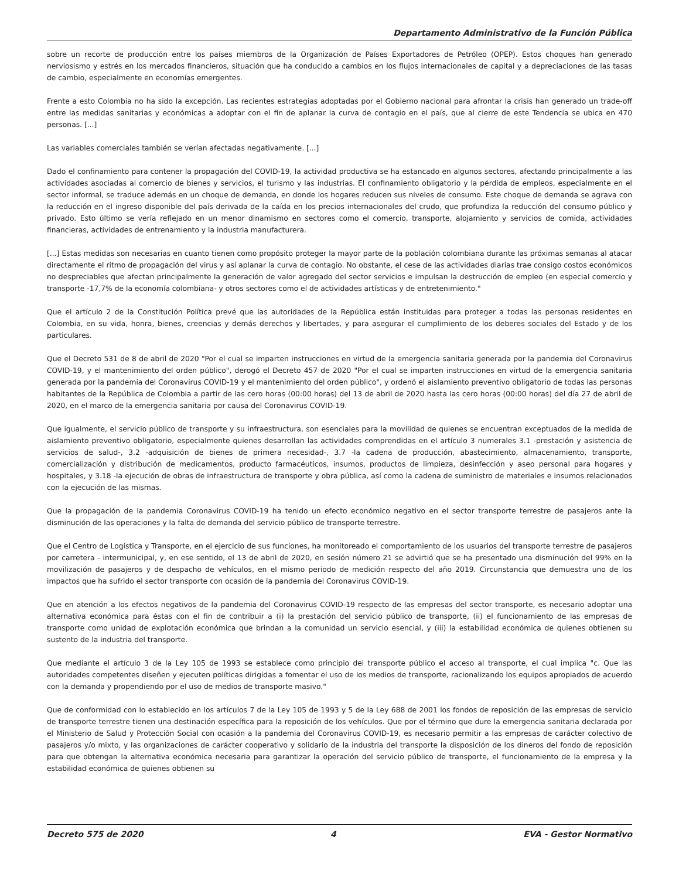Departamento Administrativo de la Función Pública
sobre un recorte de producción entre los países miembros de la Organización de Países Exportadores de Petróleo (OPEP). Estos choques han generado nerviosismo y estrés en los mercados financieros, situación que ha conducido a cambios en los flujos internacionales de capital y a depreciaciones de las tasas de cambio, especialmente en economías emergentes.
Frente a esto Colombia no ha sido la excepción. Las recientes estrategias adoptadas por el Gobierno nacional para afrontar la crisis han generado un trade-off entre las medidas sanitarias y económicas a adoptar con el fin de aplanar la curva de contagio en el país, que al cierre de este Tendencia se ubica en 470 personas. [...]
Las variables comerciales también se verían afectadas negativamente. [...]
Dado el confinamiento para contener la propagación del COVID-19, la actividad productiva se ha estancado en algunos sectores, afectando principalmente a las actividades asociadas al comercio de bienes y servicios, el turismo y las industrias. El confinamiento obligatorio y la pérdida de empleos, especialmente en el sector informal, se traduce además en un choque de demanda, en donde los hogares reducen sus niveles de consumo. Este choque de demanda se agrava con la reducción en el ingreso disponible del país derivada de la caída en los precios internacionales del crudo, que profundiza la reducción del consumo público y privado. Esto último se vería reflejado en un menor dinamismo en sectores como el comercio, transporte, alojamiento y servicios de comida, actividades financieras, actividades de entrenamiento y la industria manufacturera.
[...] Estas medidas son necesarias en cuanto tienen como propósito proteger la mayor parte de la población colombiana durante las próximas semanas al atacar directamente el ritmo de propagación del virus y así aplanar la curva de contagio. No obstante, el cese de las actividades diarias trae consigo costos económicos no despreciables que afectan principalmente la generación de valor agregado del sector servicios e impulsan la destrucción de empleo (en especial comercio y transporte -17,7% de la economía colombiana- y otros sectores como el de actividades artísticas y de entretenimiento."
Que el artículo 2 de la Constitución Política prevé que las autoridades de la República están instituidas para proteger a todas las personas residentes en Colombia, en su vida, honra, bienes, creencias y demás derechos y libertades, y para asegurar el cumplimiento de los deberes sociales del Estado y de los particulares.
Que el Decreto 531 de 8 de abril de 2020 "Por el cual se imparten instrucciones en virtud de la emergencia sanitaria generada por la pandemia del Coronavirus COVID-19, y el mantenimiento del orden público", derogó el Decreto 457 de 2020 "Por el cual se imparten instrucciones en virtud de la emergencia sanitaria generada por la pandemia del Coronavirus COVID-19 y el mantenimiento del orden público", y ordenó el aislamiento preventivo obligatorio de todas las personas habitantes de la República de Colombia a partir de las cero horas (00:00 horas) del 13 de abril de 2020 hasta las cero horas (00:00 horas) del día 27 de abril de 2020, en el marco de la emergencia sanitaria por causa del Coronavirus COVID-19.
Que igualmente, el servicio público de transporte y su infraestructura, son esenciales para la movilidad de quienes se encuentran exceptuados de la medida de aislamiento preventivo obligatorio, especialmente quienes desarrollan las actividades comprendidas en el artículo 3 numerales 3.1 -prestación y asistencia de servicios de salud-, 3.2 -adquisición de bienes de primera necesidad-, 3.7 -la cadena de producción, abastecimiento, almacenamiento, transporte, comercialización y distribución de medicamentos, producto farmacéuticos, insumos, productos de limpieza, desinfección y aseo personal para hogares y hospitales, y 3.18 -la ejecución de obras de infraestructura de transporte y obra pública, así como la cadena de suministro de materiales e insumos relacionados con la ejecución de las mismas.
Que la propagación de la pandemia Coronavirus COVID-19 ha tenido un efecto económico negativo en el sector transporte terrestre de pasajeros ante la disminución de las operaciones y la falta de demanda del servicio público de transporte terrestre.
Que el Centro de Logística y Transporte, en el ejercicio de sus funciones, ha monitoreado el comportamiento de los usuarios del transporte terrestre de pasajeros por carretera - intermunicipal, y, en ese sentido, el 13 de abril de 2020, en sesión número 21 se advirtió que se ha presentado una disminución del 99% en la movilización de pasajeros y de despacho de vehículos, en el mismo periodo de medición respecto del año 2019. Circunstancia que demuestra uno de los impactos que ha sufrido el sector transporte con ocasión de la pandemia del Coronavirus COVID-19.
Que en atención a los efectos negativos de la pandemia del Coronavirus COVID-19 respecto de las empresas del sector transporte, es necesario adoptar una alternativa económica para éstas con el fin de contribuir a (i) la prestación del servicio público de transporte, (ii) el funcionamiento de las empresas de transporte como unidad de explotación económica que brindan a la comunidad un servicio esencial, y (iii) la estabilidad económica de quienes obtienen su sustento de la industria del transporte.
Que mediante el artículo 3 de la Ley 105 de 1993 se establece como principio del transporte público el acceso al transporte, el cual implica "c. Que las autoridades competentes diseñen y ejecuten políticas dirigidas a fomentar el uso de los medios de transporte, racionalizando los equipos apropiados de acuerdo con la demanda y propendiendo por el uso de medios de transporte masivo."
Que de conformidad con lo establecido en los artículos 7 de la Ley 105 de 1993 y 5 de la Ley 688 de 2001 los fondos de reposición de las empresas de servicio de transporte terrestre tienen una destinación específica para la reposición de los vehículos. Que por el término que dure la emergencia sanitaria declarada por el Ministerio de Salud y Protección Social con ocasión a la pandemia del Coronavirus COVID-19, es necesario permitir a las empresas de carácter colectivo de pasajeros y/o mixto, y las organizaciones de carácter cooperativo y solidario de la industria del transporte la disposición de los dineros del fondo de reposición para que obtengan la alternativa económica necesaria para garantizar la operación del servicio público de transporte, el funcionamiento de la empresa y la estabilidad económica de quienes obtienen su
Decreto 575 de 2020 4 EVA - Gestor Normativo